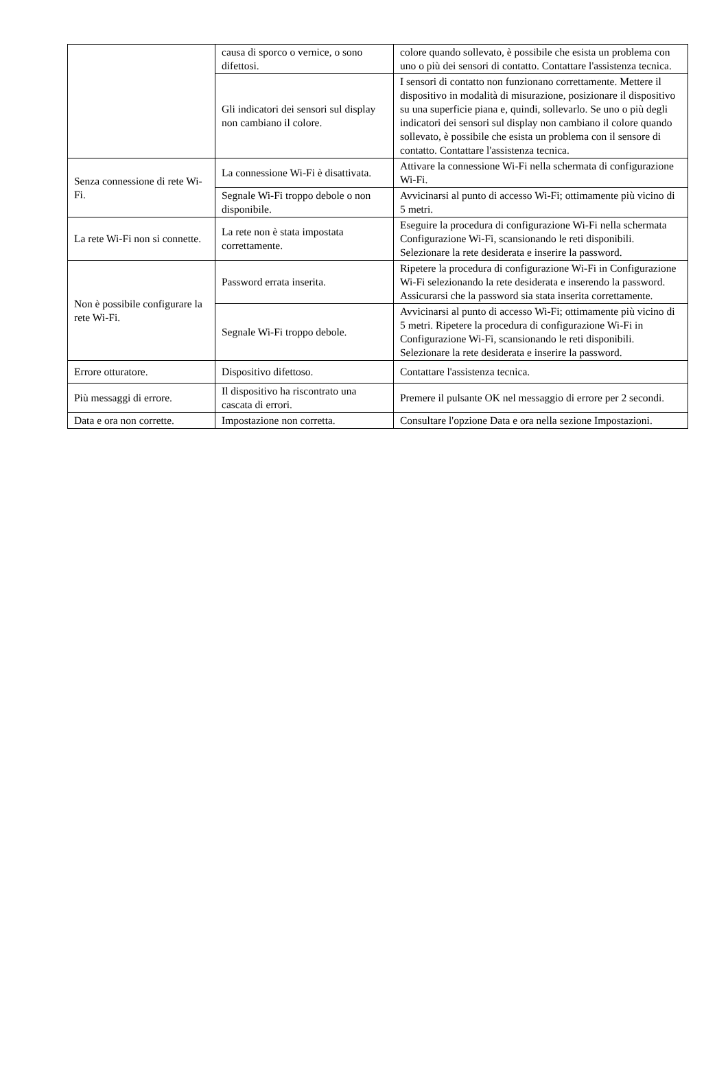| | causa di sporco o vernice, o sono difettosi. | colore quando sollevato, è possibile che esista un problema con uno o più dei sensori di contatto. Contattare l'assistenza tecnica. |
| | Gli indicatori dei sensori sul display non cambiano il colore. | I sensori di contatto non funzionano correttamente. Mettere il dispositivo in modalità di misurazione, posizionare il dispositivo su una superficie piana e, quindi, sollevarlo. Se uno o più degli indicatori dei sensori sul display non cambiano il colore quando sollevato, è possibile che esista un problema con il sensore di contatto. Contattare l'assistenza tecnica. |
| Senza connessione di rete Wi-Fi. | La connessione Wi-Fi è disattivata. | Attivare la connessione Wi-Fi nella schermata di configurazione Wi-Fi. |
| | Segnale Wi-Fi troppo debole o non disponibile. | Avvicinarsi al punto di accesso Wi-Fi; ottimamente più vicino di 5 metri. |
| La rete Wi-Fi non si connette. | La rete non è stata impostata correttamente. | Eseguire la procedura di configurazione Wi-Fi nella schermata Configurazione Wi-Fi, scansionando le reti disponibili. Selezionare la rete desiderata e inserire la password. |
| Non è possibile configurare la rete Wi-Fi. | Password errata inserita. | Ripetere la procedura di configurazione Wi-Fi in Configurazione Wi-Fi selezionando la rete desiderata e inserendo la password. Assicurarsi che la password sia stata inserita correttamente. |
| | Segnale Wi-Fi troppo debole. | Avvicinarsi al punto di accesso Wi-Fi; ottimamente più vicino di 5 metri. Ripetere la procedura di configurazione Wi-Fi in Configurazione Wi-Fi, scansionando le reti disponibili. Selezionare la rete desiderata e inserire la password. |
| Errore otturatore. | Dispositivo difettoso. | Contattare l'assistenza tecnica. |
| Più messaggi di errore. | Il dispositivo ha riscontrato una cascata di errori. | Premere il pulsante OK nel messaggio di errore per 2 secondi. |
| Data e ora non corrette. | Impostazione non corretta. | Consultare l'opzione Data e ora nella sezione Impostazioni. |